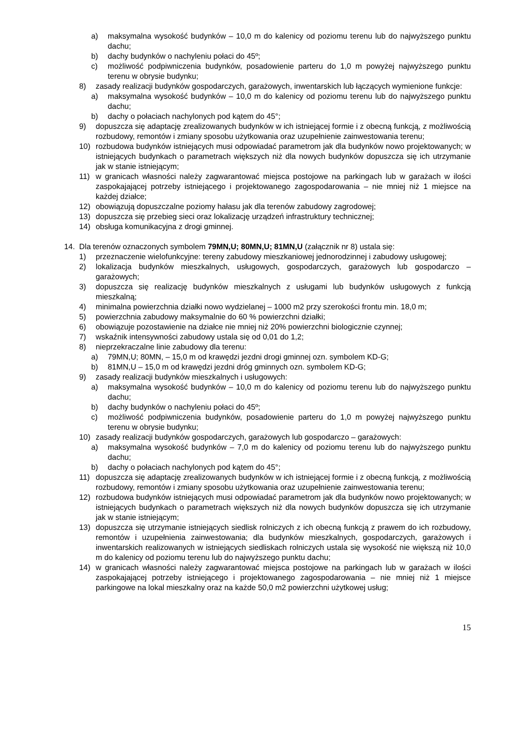a) maksymalna wysokość budynków – 10,0 m do kalenicy od poziomu terenu lub do najwyższego punktu dachu;
b) dachy budynków o nachyleniu połaci do 45º;
c) możliwość podpiwniczenia budynków, posadowienie parteru do 1,0 m powyżej najwyższego punktu terenu w obrysie budynku;
8) zasady realizacji budynków gospodarczych, garażowych, inwentarskich lub łączących wymienione funkcje:
a) maksymalna wysokość budynków – 10,0 m do kalenicy od poziomu terenu lub do najwyższego punktu dachu;
b) dachy o połaciach nachylonych pod kątem do 45°;
9) dopuszcza się adaptację zrealizowanych budynków w ich istniejącej formie i z obecną funkcją, z możliwością rozbudowy, remontów i zmiany sposobu użytkowania oraz uzupełnienie zainwestowania terenu;
10) rozbudowa budynków istniejących musi odpowiadać parametrom jak dla budynków nowo projektowanych; w istniejących budynkach o parametrach większych niż dla nowych budynków dopuszcza się ich utrzymanie jak w stanie istniejącym;
11) w granicach własności należy zagwarantować miejsca postojowe na parkingach lub w garażach w ilości zaspokajającej potrzeby istniejącego i projektowanego zagospodarowania – nie mniej niż 1 miejsce na każdej działce;
12) obowiązują dopuszczalne poziomy hałasu jak dla terenów zabudowy zagrodowej;
13) dopuszcza się przebieg sieci oraz lokalizację urządzeń infrastruktury technicznej;
14) obsługa komunikacyjna z drogi gminnej.
14. Dla terenów oznaczonych symbolem 79MN,U; 80MN,U; 81MN,U (załącznik nr 8) ustala się:
1) przeznaczenie wielofunkcyjne: tereny zabudowy mieszkaniowej jednorodzinnej i zabudowy usługowej;
2) lokalizacja budynków mieszkalnych, usługowych, gospodarczych, garażowych lub gospodarczo – garażowych;
3) dopuszcza się realizację budynków mieszkalnych z usługami lub budynków usługowych z funkcją mieszkalną;
4) minimalna powierzchnia działki nowo wydzielanej – 1000 m2 przy szerokości frontu min. 18,0 m;
5) powierzchnia zabudowy maksymalnie do 60 % powierzchni działki;
6) obowiązuje pozostawienie na działce nie mniej niż 20% powierzchni biologicznie czynnej;
7) wskaźnik intensywności zabudowy ustala się od 0,01 do 1,2;
8) nieprzekraczalne linie zabudowy dla terenu:
a) 79MN,U; 80MN, – 15,0 m od krawędzi jezdni drogi gminnej ozn. symbolem KD-G;
b) 81MN,U – 15,0 m od krawędzi jezdni dróg gminnych ozn. symbolem KD-G;
9) zasady realizacji budynków mieszkalnych i usługowych:
a) maksymalna wysokość budynków – 10,0 m do kalenicy od poziomu terenu lub do najwyższego punktu dachu;
b) dachy budynków o nachyleniu połaci do 45º;
c) możliwość podpiwniczenia budynków, posadowienie parteru do 1,0 m powyżej najwyższego punktu terenu w obrysie budynku;
10) zasady realizacji budynków gospodarczych, garażowych lub gospodarczo – garażowych:
a) maksymalna wysokość budynków – 7,0 m do kalenicy od poziomu terenu lub do najwyższego punktu dachu;
b) dachy o połaciach nachylonych pod kątem do 45°;
11) dopuszcza się adaptację zrealizowanych budynków w ich istniejącej formie i z obecną funkcją, z możliwością rozbudowy, remontów i zmiany sposobu użytkowania oraz uzupełnienie zainwestowania terenu;
12) rozbudowa budynków istniejących musi odpowiadać parametrom jak dla budynków nowo projektowanych; w istniejących budynkach o parametrach większych niż dla nowych budynków dopuszcza się ich utrzymanie jak w stanie istniejącym;
13) dopuszcza się utrzymanie istniejących siedlisk rolniczych z ich obecną funkcją z prawem do ich rozbudowy, remontów i uzupełnienia zainwestowania; dla budynków mieszkalnych, gospodarczych, garażowych i inwentarskich realizowanych w istniejących siedliskach rolniczych ustala się wysokość nie większą niż 10,0 m do kalenicy od poziomu terenu lub do najwyższego punktu dachu;
14) w granicach własności należy zagwarantować miejsca postojowe na parkingach lub w garażach w ilości zaspokajającej potrzeby istniejącego i projektowanego zagospodarowania – nie mniej niż 1 miejsce parkingowe na lokal mieszkalny oraz na każde 50,0 m2 powierzchni użytkowej usług;
15